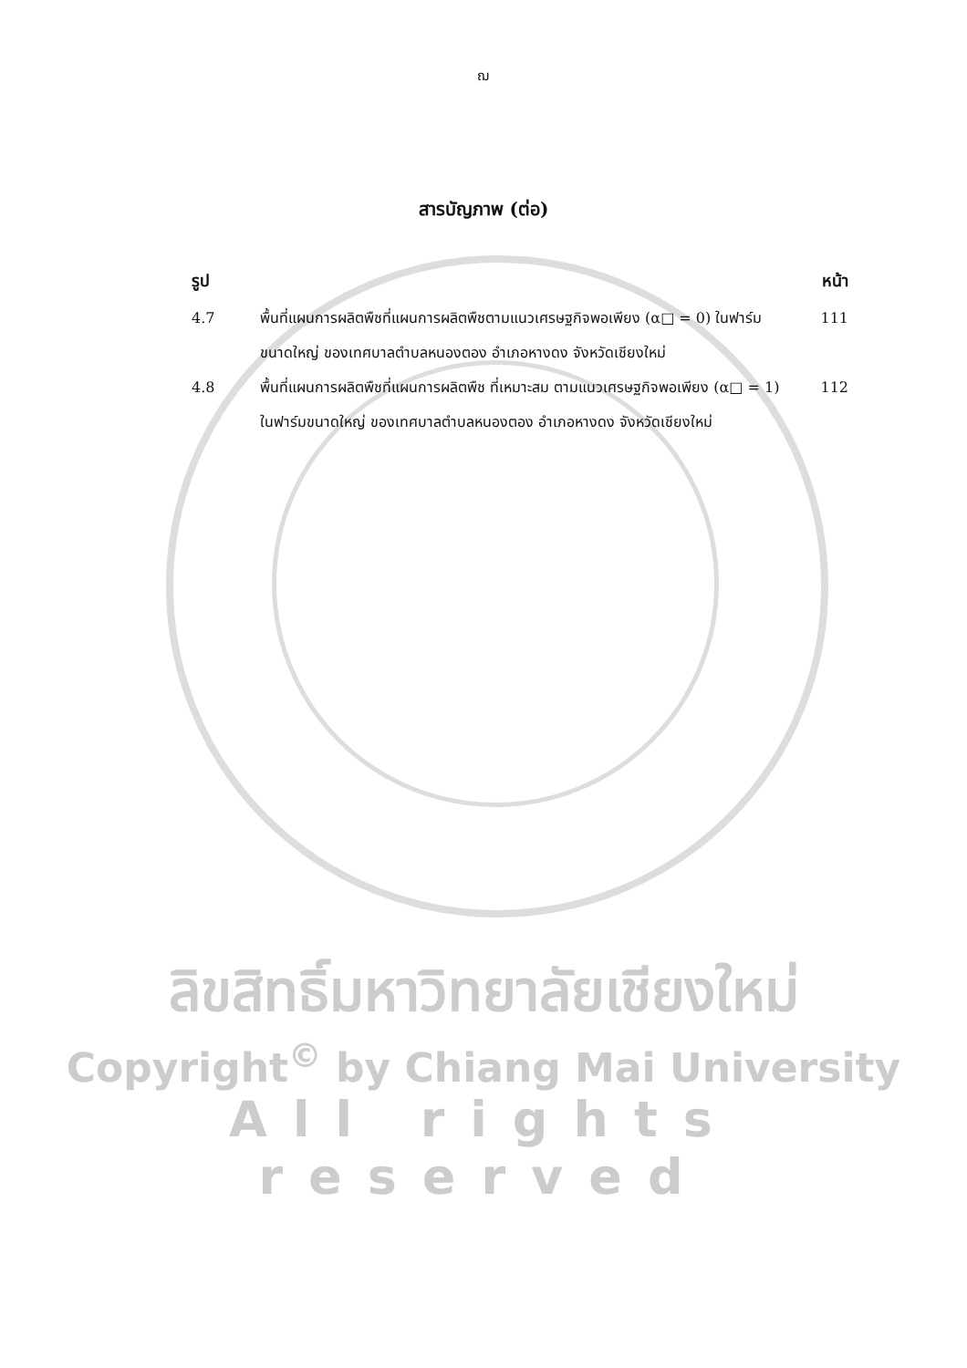ฌ
สารบัญภาพ (ต่อ)
รูป หน้า
4.7 พื้นที่แผนการผลิตพืชที่แผนการผลิตพืชตามแนวเศรษฐกิจพอเพียง (α□ = 0) ในฟาร์มขนาดใหญ่ ของเทศบาลตำบลหนองตอง อำเภอหางดง จังหวัดเชียงใหม่
111
4.8 พื้นที่แผนการผลิตพืชที่แผนการผลิตพืช ที่เหมาะสม ตามแนวเศรษฐกิจพอเพียง (α□ = 1) ในฟาร์มขนาดใหญ่ ของเทศบาลตำบลหนองตอง อำเภอหางดง จังหวัดเชียงใหม่
112
ลิขสิทธิ์มหาวิทยาลัยเชียงใหม่
Copyright<sup>©</sup> by Chiang Mai University
All rights reserved